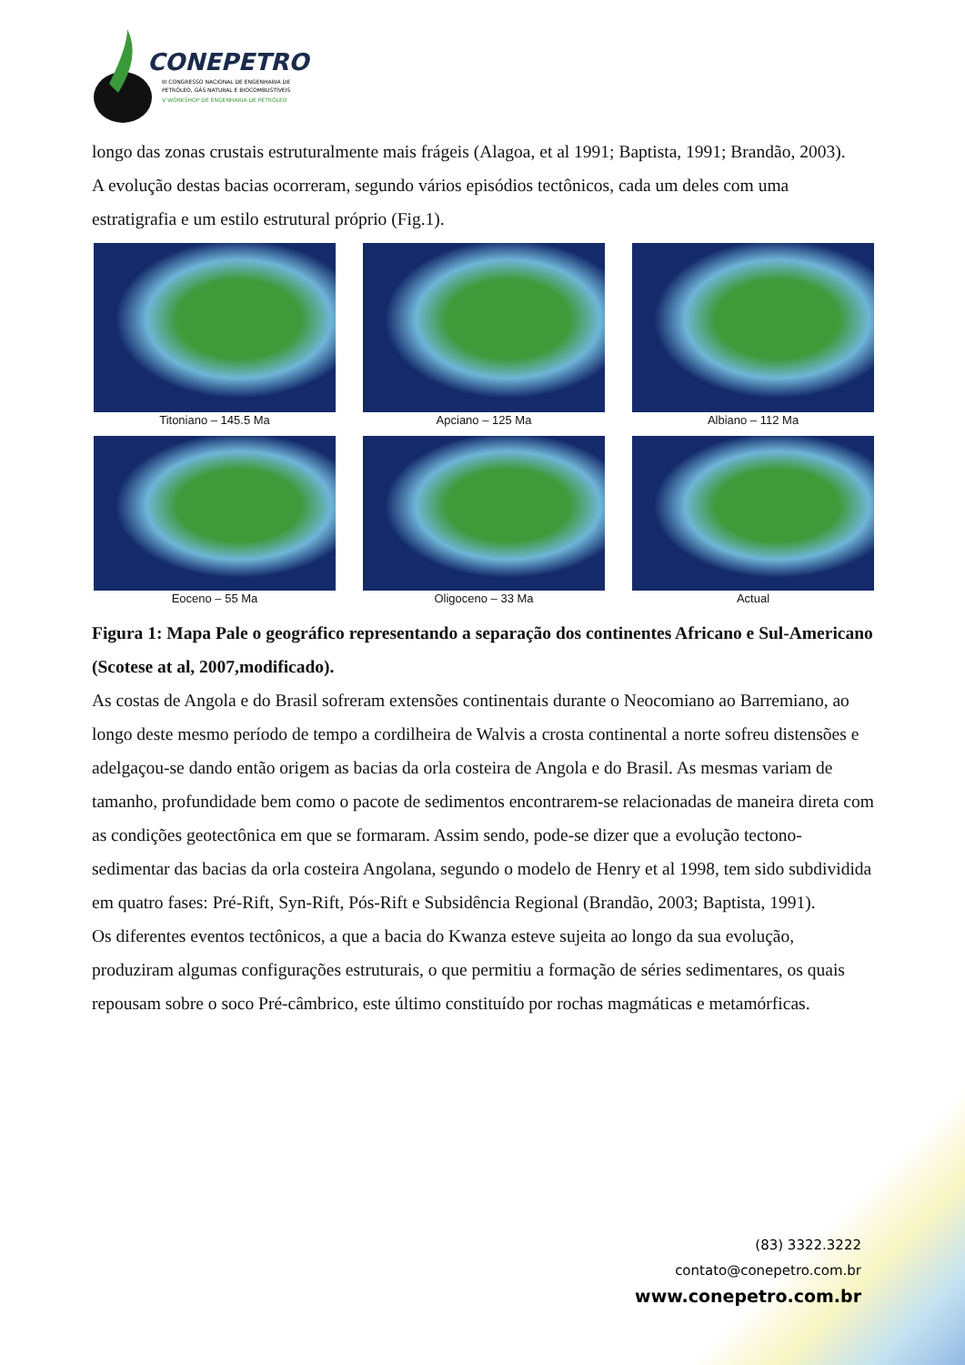CONEPETRO
III CONGRESSO NACIONAL DE ENGENHARIA DE
PETRÓLEO, GÁS NATURAL E BIOCOMBUSTÍVEIS
V WORKSHOP DE ENGENHARIA DE PETRÓLEO
longo das zonas crustais estruturalmente mais frágeis (Alagoa, et al 1991; Baptista, 1991; Brandão, 2003).
A evolução destas bacias ocorreram, segundo vários episódios tectônicos, cada um deles com uma estratigrafia e um estilo estrutural próprio (Fig.1).
Titoniano – 145.5 Ma
Apciano – 125 Ma
Albiano – 112 Ma
Eoceno – 55 Ma
Oligoceno – 33 Ma
Actual
Figura 1: Mapa Pale o geográfico representando a separação dos continentes Africano e Sul-Americano (Scotese at al, 2007,modificado).
As costas de Angola e do Brasil sofreram extensões continentais durante o Neocomiano ao Barremiano, ao longo deste mesmo período de tempo a cordilheira de Walvis a crosta continental a norte sofreu distensões e adelgaçou-se dando então origem as bacias da orla costeira de Angola e do Brasil. As mesmas variam de tamanho, profundidade bem como o pacote de sedimentos encontrarem-se relacionadas de maneira direta com as condições geotectônica em que se formaram. Assim sendo, pode-se dizer que a evolução tectono-sedimentar das bacias da orla costeira Angolana, segundo o modelo de Henry et al 1998, tem sido subdividida em quatro fases: Pré-Rift, Syn-Rift, Pós-Rift e Subsidência Regional (Brandão, 2003; Baptista, 1991).
Os diferentes eventos tectônicos, a que a bacia do Kwanza esteve sujeita ao longo da sua evolução, produziram algumas configurações estruturais, o que permitiu a formação de séries sedimentares, os quais repousam sobre o soco Pré-câmbrico, este último constituído por rochas magmáticas e metamórficas.
(83) 3322.3222
contato@conepetro.com.br
www.conepetro.com.br